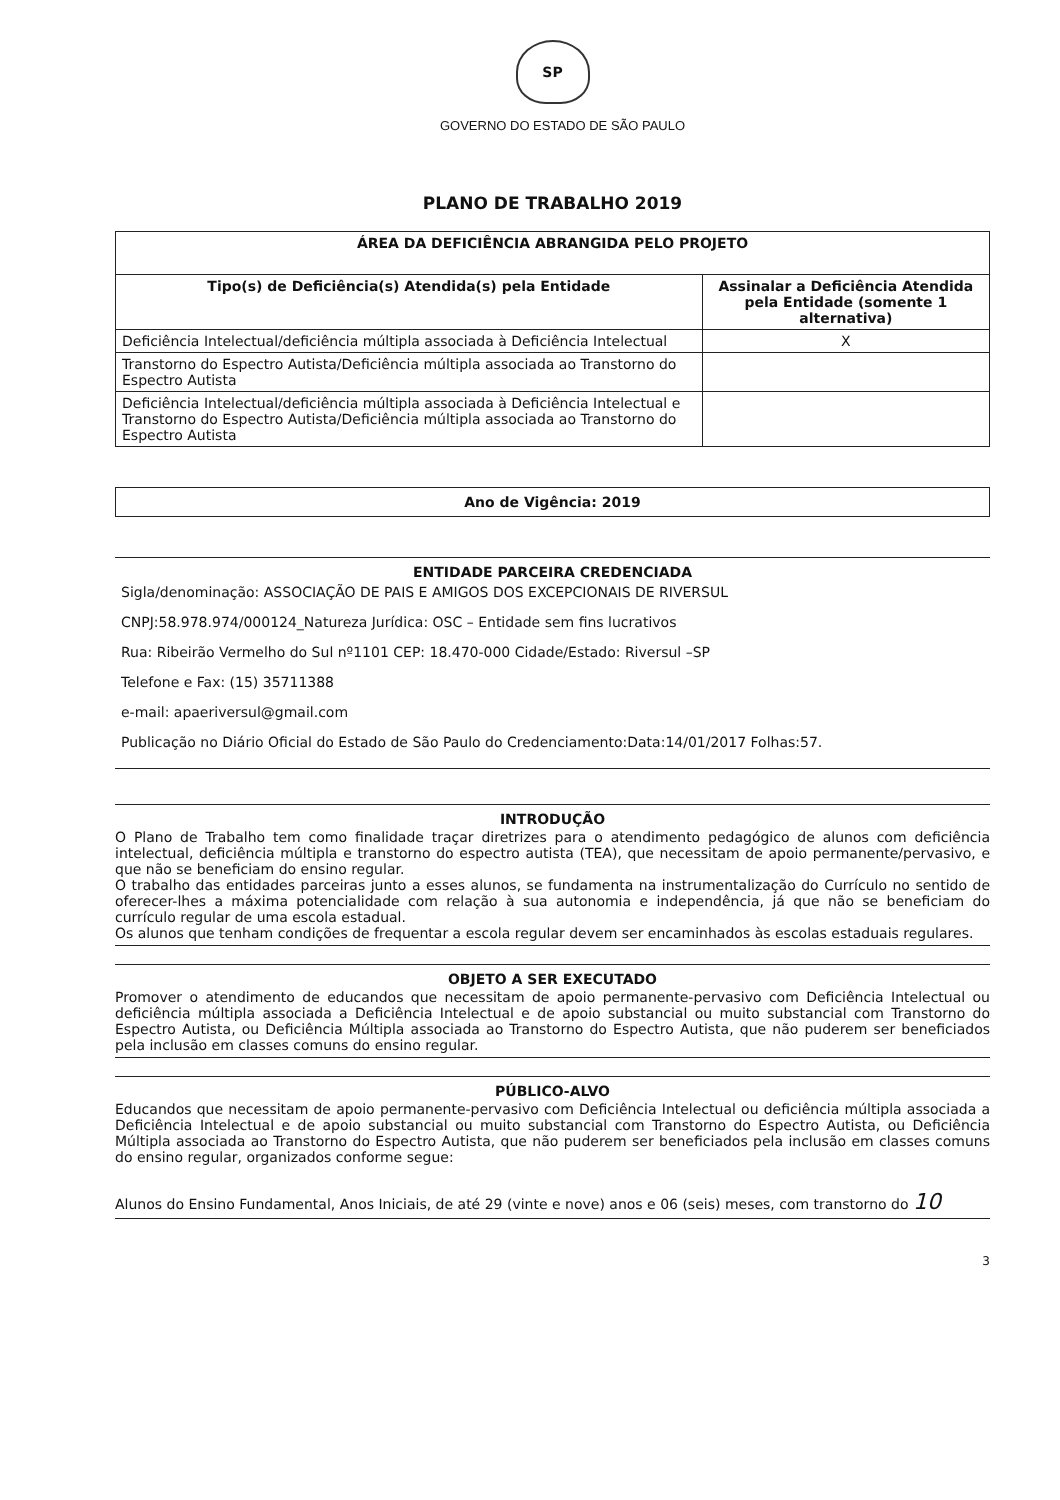SP
GOVERNO DO ESTADO DE SÃO PAULO
PLANO DE TRABALHO 2019
| ÁREA DA DEFICIÊNCIA ABRANGIDA PELO PROJETO | |
| --- | --- |
| Tipo(s) de Deficiência(s) Atendida(s) pela Entidade | Assinalar a Deficiência Atendida pela Entidade (somente 1 alternativa) |
| Deficiência Intelectual/deficiência múltipla associada à Deficiência Intelectual | X |
| Transtorno do Espectro Autista/Deficiência múltipla associada ao Transtorno do Espectro Autista | |
| Deficiência Intelectual/deficiência múltipla associada à Deficiência Intelectual e Transtorno do Espectro Autista/Deficiência múltipla associada ao Transtorno do Espectro Autista | |
Ano de Vigência: 2019
ENTIDADE PARCEIRA CREDENCIADA
Sigla/denominação: ASSOCIAÇÃO DE PAIS E AMIGOS DOS EXCEPCIONAIS DE RIVERSUL
CNPJ:58.978.974/000124_Natureza Jurídica: OSC – Entidade sem fins lucrativos
Rua: Ribeirão Vermelho do Sul nº1101 CEP: 18.470-000 Cidade/Estado: Riversul –SP
Telefone e Fax: (15) 35711388
e-mail: apaeriversul@gmail.com
Publicação no Diário Oficial do Estado de São Paulo do Credenciamento:Data:14/01/2017 Folhas:57.
INTRODUÇÃO
O Plano de Trabalho tem como finalidade traçar diretrizes para o atendimento pedagógico de alunos com deficiência intelectual, deficiência múltipla e transtorno do espectro autista (TEA), que necessitam de apoio permanente/pervasivo, e que não se beneficiam do ensino regular.
O trabalho das entidades parceiras junto a esses alunos, se fundamenta na instrumentalização do Currículo no sentido de oferecer-lhes a máxima potencialidade com relação à sua autonomia e independência, já que não se beneficiam do currículo regular de uma escola estadual.
Os alunos que tenham condições de frequentar a escola regular devem ser encaminhados às escolas estaduais regulares.
OBJETO A SER EXECUTADO
Promover o atendimento de educandos que necessitam de apoio permanente-pervasivo com Deficiência Intelectual ou deficiência múltipla associada a Deficiência Intelectual e de apoio substancial ou muito substancial com Transtorno do Espectro Autista, ou Deficiência Múltipla associada ao Transtorno do Espectro Autista, que não puderem ser beneficiados pela inclusão em classes comuns do ensino regular.
PÚBLICO-ALVO
Educandos que necessitam de apoio permanente-pervasivo com Deficiência Intelectual ou deficiência múltipla associada a Deficiência Intelectual e de apoio substancial ou muito substancial com Transtorno do Espectro Autista, ou Deficiência Múltipla associada ao Transtorno do Espectro Autista, que não puderem ser beneficiados pela inclusão em classes comuns do ensino regular, organizados conforme segue:
Alunos do Ensino Fundamental, Anos Iniciais, de até 29 (vinte e nove) anos e 06 (seis) meses, com transtorno do 10
3